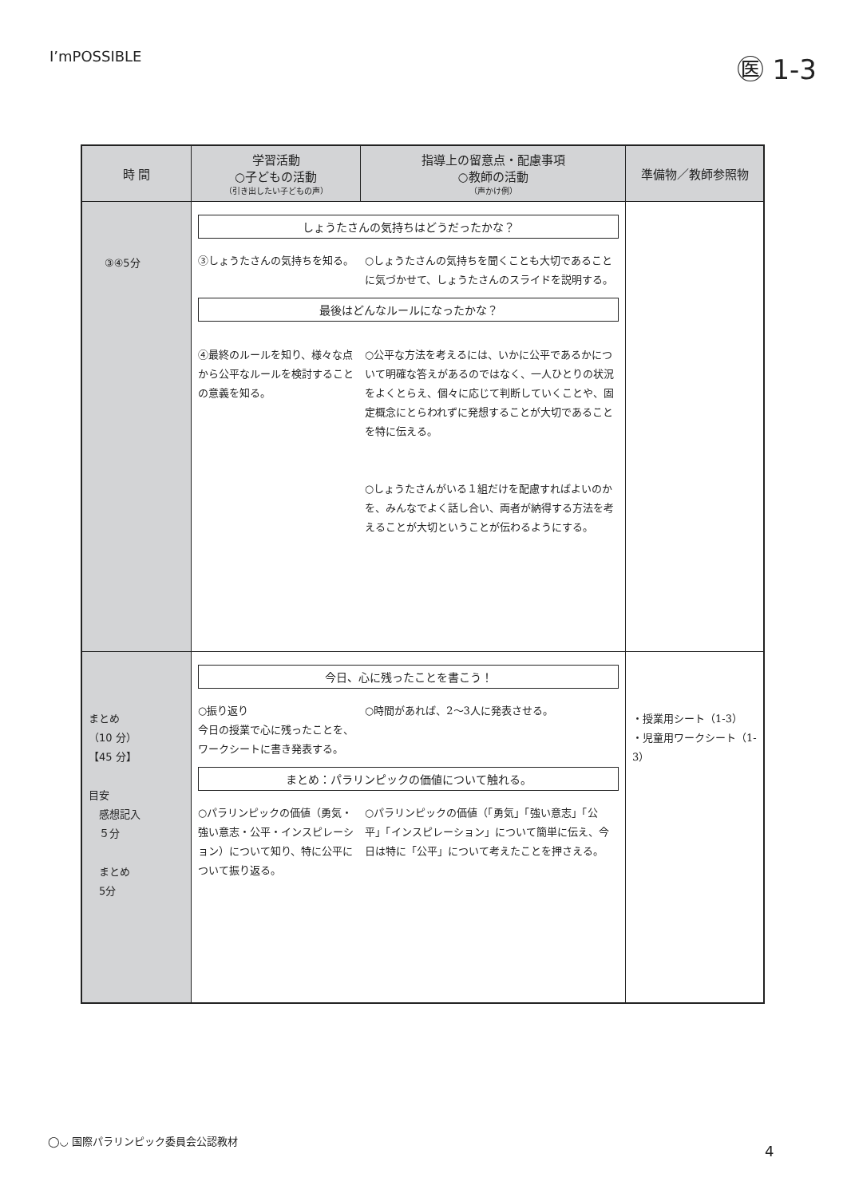I’mPOSSIBLE
㊩ 1-3
| 時 間 | 学習活動 ○子どもの活動 （引き出したい子どもの声） | 指導上の留意点・配慮事項 ○教師の活動 （声かけ例） | 準備物／教師参照物 |
| --- | --- | --- | --- |
| ③④5分 | しょうたさんの気持ちはどうだったかな？ ③しょうたさんの気持ちを知る。 ○しょうたさんの気持ちを聞くことも大切であることに気づかせて、しょうたさんのスライドを説明する。 最後はどんなルールになったかな？ ④最終のルールを知り、様々な点から公平なルールを検討することの意義を知る。 ○公平な方法を考えるには、いかに公平であるかについて明確な答えがあるのではなく、一人ひとりの状況をよくとらえ、個々に応じて判断していくことや、固定概念にとらわれずに発想することが大切であることを特に伝える。 ○しょうたさんがいる１組だけを配慮すればよいのかを、みんなでよく話し合い、両者が納得する方法を考えることが大切ということが伝わるようにする。 | | |
| まとめ （10 分） 【45 分】 目安 感想記入 ５分 まとめ 5分 | 今日、心に残ったことを書こう！ ○振り返り 今日の授業で心に残ったことを、ワークシートに書き発表する。 ○時間があれば、2～3人に発表させる。 まとめ：パラリンピックの価値について触れる。 ○パラリンピックの価値（勇気・強い意志・公平・インスピレーション）について知り、特に公平について振り返る。 ○パラリンピックの価値（「勇気」「強い意志」「公平」「インスピレーション」について簡単に伝え、今日は特に「公平」について考えたことを押さえる。 | | ・授業用シート（1-3） ・児童用ワークシート（1-3） |
◯◡ 国際パラリンピック委員会公認教材
4